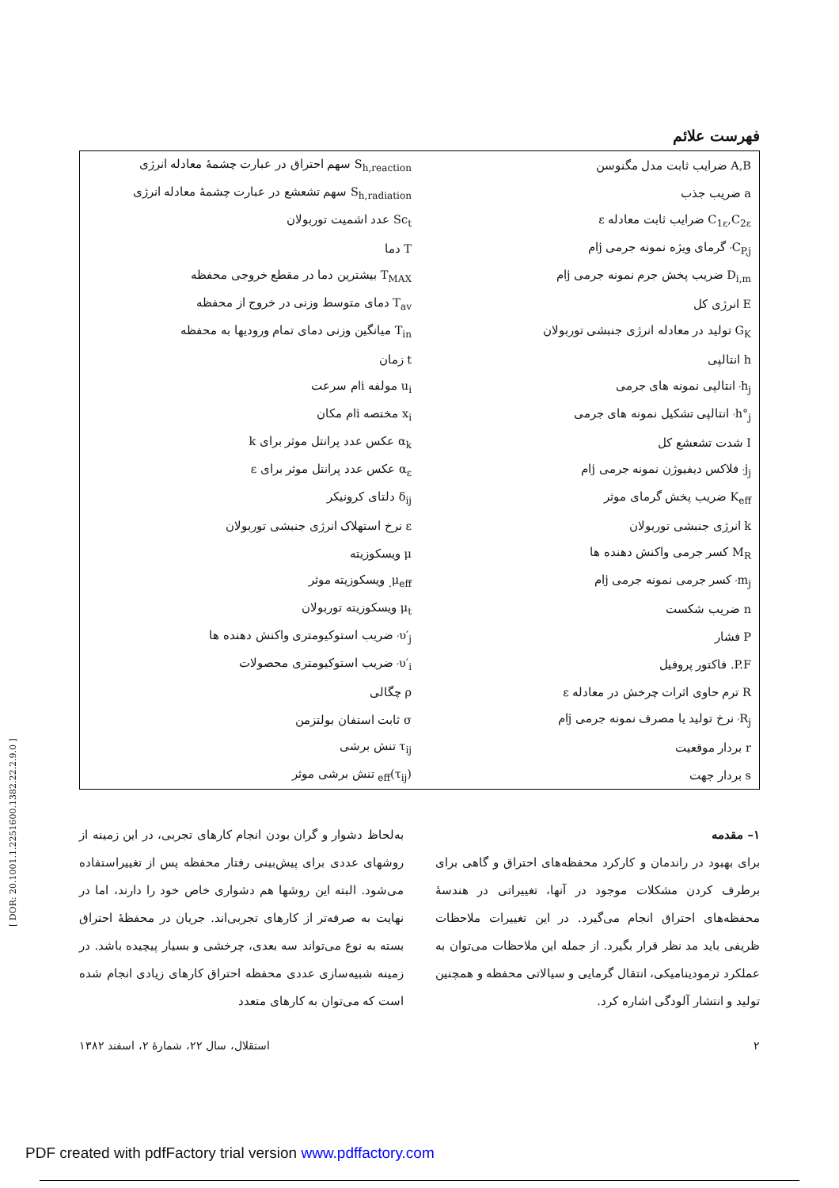فهرست علائم
| A,B ضرایب ثابت مدل مگنوسن | S<sub>h,reaction</sub> سهم احتراق در عبارت چشمهٔ معادله انرژی |
| a ضریب جذب | S<sub>h,radiation</sub> سهم تشعشع در عبارت چشمهٔ معادله انرژی |
| C<sub>1ε</sub>,C<sub>2ε</sub> ضرایب ثابت معادله ε | Sc<sub>t</sub> عدد اشمیت توربولان |
| C<sub>P,j′</sub> گرمای ویژه نمونه جرمی jام | T دما |
| D<sub>i,m</sub> ضریب پخش جرم نمونه جرمی jام | T<sub>MAX</sub> بیشترین دما در مقطع خروجی محفظه |
| E انرژی کل | T<sub>av</sub> دمای متوسط وزنی در خروج از محفظه |
| G<sub>K</sub> تولید در معادله انرژی جنبشی توربولان | T<sub>in</sub> میانگین وزنی دمای تمام ورودیها به محفظه |
| h انتالپی | t زمان |
| h<sub>j′</sub> انتالپی نمونه های جرمی | u<sub>i</sub> مولفه iام سرعت |
| h°<sub>j′</sub> انتالپی تشکیل نمونه های جرمی | x<sub>i</sub> مختصه iام مکان |
| I شدت تشعشع کل | α<sub>k</sub> عکس عدد پرانتل موثر برای k |
| j<sub>j′</sub> فلاکس دیفیوژن نمونه جرمی jام | α<sub>ε</sub> عکس عدد پرانتل موثر برای ε |
| K<sub>eff</sub> ضریب پخش گرمای موثر | δ<sub>ij</sub> دلتای کرونیکر |
| k انرژی جنبشی توربولان | ε نرخ استهلاک انرژی جنبشی توربولان |
| M<sub>R</sub> کسر جرمی واکنش دهنده ها | μ ویسکوزیته |
| m<sub>j′</sub> کسر جرمی نمونه جرمی jام | μ<sub>eff.</sub> ویسکوزیته موثر |
| n ضریب شکست | μ<sub>t</sub> ویسکوزیته توربولان |
| P فشار | υ′<sub>j′</sub> ضریب استوکیومتری واکنش دهنده ها |
| P.F. فاکتور پروفیل | υ′<sub>i′</sub> ضریب استوکیومتری محصولات |
| R ترم حاوی اثرات چرخش در معادله ε | ρ چگالی |
| R<sub>j′</sub> نرخ تولید یا مصرف نمونه جرمی jام | σ ثابت استفان بولتزمن |
| r بردار موقعیت | τ<sub>ij</sub> تنش برشی |
| s بردار جهت | (τ<sub>ij</sub>)<sub>eff</sub> تنش برشی موثر |
۱– مقدمه
برای بهبود در راندمان و کارکرد محفظه‌های احتراق و گاهی برای برطرف کردن مشکلات موجود در آنها، تغییراتی در هندسهٔ محفظه‌های احتراق انجام می‌گیرد. در این تغییرات ملاحظات ظریفی باید مد نظر قرار بگیرد. از جمله این ملاحظات می‌توان به عملکرد ترمودینامیکی، انتقال گرمایی و سیالاتی محفظه و همچنین تولید و انتشار آلودگی اشاره کرد.
به‌لحاظ دشوار و گران بودن انجام کارهای تجربی، در این زمینه از روشهای عددی برای پیش‌بینی رفتار محفظه پس از تغییراستفاده می‌شود. البته این روشها هم دشواری خاص خود را دارند، اما در نهایت به صرفه‌تر از کارهای تجربی‌اند. جریان در محفظهٔ احتراق بسته به نوع می‌تواند سه بعدی، چرخشی و بسیار پیچیده باشد. در زمینه شبیه‌سازی عددی محفظه احتراق کارهای زیادی انجام شده است که می‌توان به کارهای متعدد
۲ استقلال، سال ۲۲، شمارهٔ ۲، اسفند ۱۳۸۲
[ DOR: 20.1001.1.2251600.1382.22.2.9.0 ]
PDF created with pdfFactory trial version www.pdffactory.com